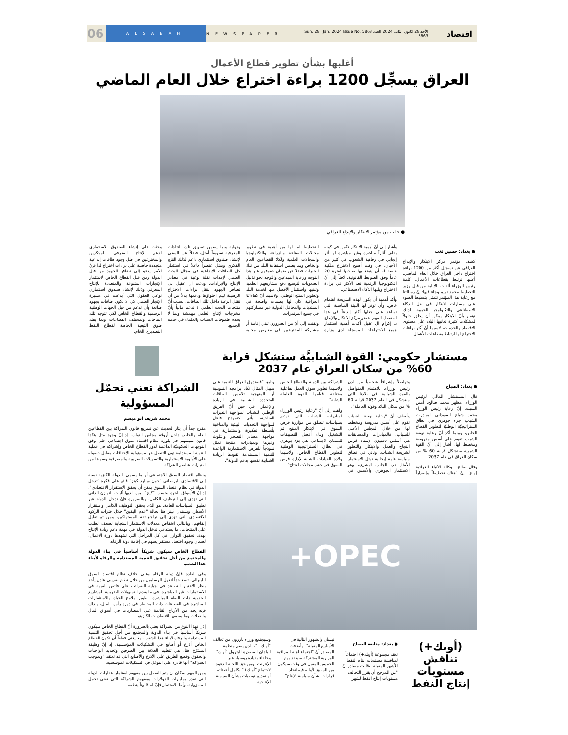اقتصاد
الأحد 28 كانون الثاني 2024 العدد 5863 Sun. 28 . Jan. 2024 Issue No. 5863
NEWSPAPER
ALSABAH
06
أغلبها بشأن تطوير قطاع الأعمال
العراق يسجِّل 1200 براءة اختراع خلال العام الماضي
● جانب من مؤتمر الابتكار والإبداع العراقي
● بغداد: حسين ثغب
كشف مؤتمر مركز الابتكار والإبداع العراقي عن تسجيل أكثر من 1200 براءة اختراع داخل العراق خلال العام الماضي، أغلبها ترتبط بقطاعات الأعمال. كلمة رئيس الوزراء ألقيت بالإنابة من قبل وزير التخطيط محمد تميم وجاء فيها: إنّ رسالتنا مع رعاية هذا المؤتمر تتمثل بتسليط الضوء على مسارات الابتكار في ظل الذكاء الاصطناعي والتكنولوجيا الحيوية، لذلك نؤمن بأنّ الابتكار يمكن أن يخلق حلولاً لمشكلات كثيرة تعانيها البلاد على مستوى الاقتصاد والخدمات، لاسيما أنّ أكثر براءات الاختراع لها ارتباط بقطاعات الأعمال.
وأشار إلى أنّ أهمية الابتكار تكمن في كونه يخلف آثاراً مباشرة وغير مباشرة لها أثر إيجابي في رفاهية الشعوب في كثير من الأحيان، في وقت أصبح الاختراع ملكية خاصة له أن يتمتع بها صاحبها لفترة 20 عاماً وفق الضوابط القانونية، لافتاً إلى أنّ التكنولوجيا الرقمية تعد الأكثر في براءة الاختراع ويليها الذكاء الاصطناعي.
وأكد أهمية أن يكون لهذه الشريحة اهتمام خاص، وأن توفر لها البيئة المناسبة التي تساعد على جعلها أكثر إبداعاً في هذا المفصل المهم. عضو مركز الابتكار والإبداع د. إكرام آل عقيل أكدت أهمية استثمار جميع الاختراعات المسجلة لدى وزارة التخطيط لما لها من أهمية في تطوير مجالات الصناعة والزراعة والتكنولوجيا والمجالات العلمية ولكلا القطاعين العام والخاص وبما يضمن استفادة البلد من تلك الخبرات فضلاً عن ضمان حقوقهم عبر هذا التوجه ورعاية المبدعين والتوجه نحو تذليل الصعوبات لتوسيع دفع مشاريعهم العلمية وتبنيها واستثمار الأفضل منها لخدمة البلد وتطوير المنتج الوطني، ولاسيما أنّ كفاءاتنا العراقية كان لها بصمات واضحة في المنتديات والمحافل الدولية عبر مشاركتهم في جميع المؤتمرات.
ولفتت إلى أنّ من الضروري تبني إقامة أو مشاركة المخترعين في معارض محلية ودولية وبما يضمن تسويق تلك النتاجات المعرفية تسويقاً أمثل، فضلاً عن السعي لإنشاء صندوق استثماري داعم لذلك النتاج الفكري ويمثل عنصراً فاعلاً في استثمار كل الطاقات الإبداعية في مجال البحث العلمي لإحداث نقلة نوعية في مصادر الإنتاج والإيرادات. ودعت آل عقيل إلى تضافر الجهود لنقل براءات الاختراع الرصينة ليتم احتواؤها ودعمها بدلاً من أن تقتل الرغبة داخل تلك الطاقات، بسبب أنّ منتجات البحث العلمي لا تدعم مالياً وأنّ مخرجات الإنتاج العلمي مهمشة وبما لا يخدم طموحات الشباب والعلماء في خدمة الجميع.
وحثت على إنشاء الصندوق الاستثماري لدعم الإنتاج المعرفي للمبتكرين والمخترعين في ظل وجود طاقات إبداعية متجددة حاصلة على براءات اختراع لذا فإنّ الأمر يدعو إلى تضافر الجهود من قبل الدولة ومن قبل القطاع الخاص لاستثمار الإنجازات المتنوعة والمتعددة للإنتاج المعرفي وذلك لإنشاء صندوق استثماري نوعي للعقول التي أبدعت في مسيرة الإنجاز العلمي كي لا تكون طاقات بجهود ضائعة وأن تدعم من قبل الجهات الوطنية الرسمية والقطاع الخاص لكي تتوجه تلك النتاجات ولمختلف القطاعات وبما يفك طوق التبعية الخاصة لقطاع النفط التصديري الخام.
مستشار حكومي: القوة الشبابيَّة ستشكل قرابة 60% من سكان العراق عام 2037
● بغداد: الصباح
قال المستشار المالي لرئيس الوزراء، مظهر محمد صالح، أمس السبت، إنّ رعاية رئيس الوزراء محمد شياع السوداني لمبادرات الشباب جزء جوهري في نطاق الستراتيجيّة الوطنيّة لتطوير القطاع الخاص، وبينما أكد أنّ رعاية نهضة الشباب تقوم على أسس مدروسة ومخطط لها، أشار إلى أنّ القوة الشبابية ستشكل قرابة 60 % من سكان العراق في عام 2037.
وقال صالح، لوكالة الأنباء العراقية (واع): إنّ "هناك تخطيطاً وإصراراً وتواصلاً وإشرافاً شخصياً من لدن رئيس الوزراء، للاهتمام المتواصل بالقوة الشبابية في بلادنا التي ستشكل في العام 2037 قرابة 60 % من سكان البلاد وقوته العاملة".
وأضاف أنّ "رعاية نهضة الشباب تقوم على أسس مدروسة ومخطط لها من خلال المجلس الأعلى للشباب، فالمبادرات والمسابقات هي أساس تحفيزي لإسناد فرص النجاح والعمل والابتكار والتطور لشريحة الشباب، وتأتي في نطاق سياسة عامة إيجابية تمثل الاستثمار الأمثل في الجانب البشري، وهو الاستثمار الجوهري والأسس في الشراكة بين الدولة والقطاع الخاص ولاسيما تطوير سوق العمل بفاعلية مختلفة قوامها القوة العاملة الشابة".
ولفت إلى أنّ "رعاية رئيس الوزراء لمبادرات الشباب التي تدعم بسياسات تنطلق من مؤازرة فرص السوق في الابتكار المنتج ثم التشغيل وبناء أفضل التطبيقات للضمان الاجتماعي، هي جزء جوهري في نطاق الستراتيجية الوطنية لتطوير القطاع الخاص، ولاسيما ولادة القيادات الشابة لإدارة فرص السوق في شتى مجالات الإنتاج".
وتابع، "فصندوق العراق للتنمية على سبيل المثال تكاد برامجه التمويلية أو المنهجية تلامس الطاقات المتجددة الشبابية في الريادة والإعمار، في حين أنّ الفريق الوطني للشباب لمواجهة التغيرات المناخية، يأتي كنموذج فاعل لمواجهة التحديات البيئية والمناخية بأنشطة تفكيرية واستثمارية في مواجهة مصادر التصحر والتلوث وغيرها وبمبادرات منتجة تمثل نموذجاً للفرص الاستثمارية الواعدة للتنمية المستدامة تقودها الريادة الشبابية نفسها بدعم الدولة".
OPEC+
(أوبك+) تناقش مستويات إنتاج النفط
● بغداد: متابعة الصباح
تعقد مجموعة (أوبك+) اجتماعاً لمناقشة مستويات إنتاج النفط للأشهر المقبلة. وقالت مصادر إنّ "من المرجح أن يقرر التحالف مستويات إنتاج النفط لشهر نيسان والشهور التالية في الأسابيع المقبلة". وأضافت المصادر أنّ "اجتماع لجنة المراقبة الوزارية المشتركة سيعقد يوم الخميس المقبل في وقت سيكون من السابق لأوانه فيه اتخاذ قرارات بشأن سياسة الإنتاج".
وسيجتمع وزراء بارزون من تحالف "أوبك+"، الذي يضم منظمة البلدان المصدرة للبترول "أوبك" وحلفاء بقيادة روسيا، عبر الإنترنت. ومن حق اللجنة الدعوة لاجتماع "أوبك+" بكامل أعضائه أو تقديم توصيات بشأن السياسة الإنتاجية.
الشراكة تعني تحمّل المسؤولية
محمد شريف أبو ميسم
مفرح جداً أن يثار الحديث عن تشريع قانون الشراكة بين القطاعين العام والخاص داخل أروقة مجلس النواب، إذ إنّ وجود مثل هكذا قانون سيسهم في بلورة نظام اقتصاد سوق اجتماعي على وفق التوجهات الحكوميّة الداعمة لدور القطاع الخاص وإشراكه في عملية التنمية المستدامة دون التنصل عن مسؤولية الإخفاقات مقابل حصوله على الأولوية الاستثمارية والتسهيلات الضريبية والمصرفية وسواها من امتيازات عناصر الشراكة.
ونظام اقتصاد السوق الاجتماعي أو ما يسمى بالدولة الكنزية نسبة إلى الاقتصادي البريطاني "جون مينارد كينز" قائم على فكرة "تدخل الدولة في نظام اقتصاد السوق يمكن أن يحقق الاستقرار الاقتصادي"، إذ إنّ الأسواق الحرة بحسب "كينز" ليس لديها آليات التوازن الذاتي التي تؤدي إلى التوظيف الكامل، وبالضرورة فإنّ تدخل الدولة عبر تطبيق السياسات العامة، هو الذي يحقق التوظيف الكامل واستقرار الأسعار، ويستدل كينز هنا بحالة "عدم اليقين" خلال فترات الركود الاقتصادي التي تؤدي إلى تراجع ثقة المستهلكين، ومن ثم تقليل إنفاقهم، وبالتالي انخفاض معدلات الاستثمار استجابة لضعف الطلب على المنتجات، ما يستدعي تدخل الدولة في مهمة دعم زيادة الإنتاج بهدف تحقيق التوازن في كل المراحل التي تشهدها دورة الأعمال، لضمان وجود اقتصاد مستقر يسهم في إقامة دولة الرفاه.
القطاع الخاص سيكون شريكاً أساسياً في بناء الدولة والمجتمع من أجل تحقيق التنمية المستدامة والرفاه لأبناء هذا الشعب
وفي العادة فإنّ دولة الرفاه وعلى خلاف نظام اقتصاد السوق الليبرالي، تضع حداً لتغول الرساميل من خلال نظام ضريبي عادل يأخذ بنظر الاعتبار التصاعد في جباية الضرائب على فائض القيمة في الاستثمارات غير المباشرة، في ما يقدم التسهيلات الضريبية للمشاريع الخدمية ذات الصلة المباشرة بتطوير ملامح الحياة والاستثمارات المباشرة في القطاعات ذات المخاطر في دورة رأس المال، وبذلك فإنه يحد من الأرباح القائمة على المضاربات في أسواق المال والعملات وما يسمى باقتصاديات الكازينو.
إذن فهذا النوع من الشراكة يعني بالضرورة أنّ القطاع الخاص سيكون شريكاً أساسياً في بناء الدولة والمجتمع من أجل تحقيق التنمية المستدامة والرفاه لأبناء هذا الشعب، ولا يعني قطعاً أن تكون للقطاع الخاص أذرع أو أصابع في التشكيلات المؤسسية، إذ إنّ وظيفة المشرّع هنا، هي تنظيم العلاقة بين الطرفين وتحديد الواجبات والحقوق وقطع الطريق على الأذرع والأصابع التي قد تعتقد "وبموجب الشراكة" أنها قادرة على التوغل في التشكيلات المؤسسية.
ومن المهم بمكان أن يتم الفصل بين مفهوم استثمار عقارات الدولة التي تقدر بمليارات الدولارات ومفهوم الشراكة التي تعني تحمل المسؤولية، وأما الاستثمار فإنّ له قانوناً ينظمه.